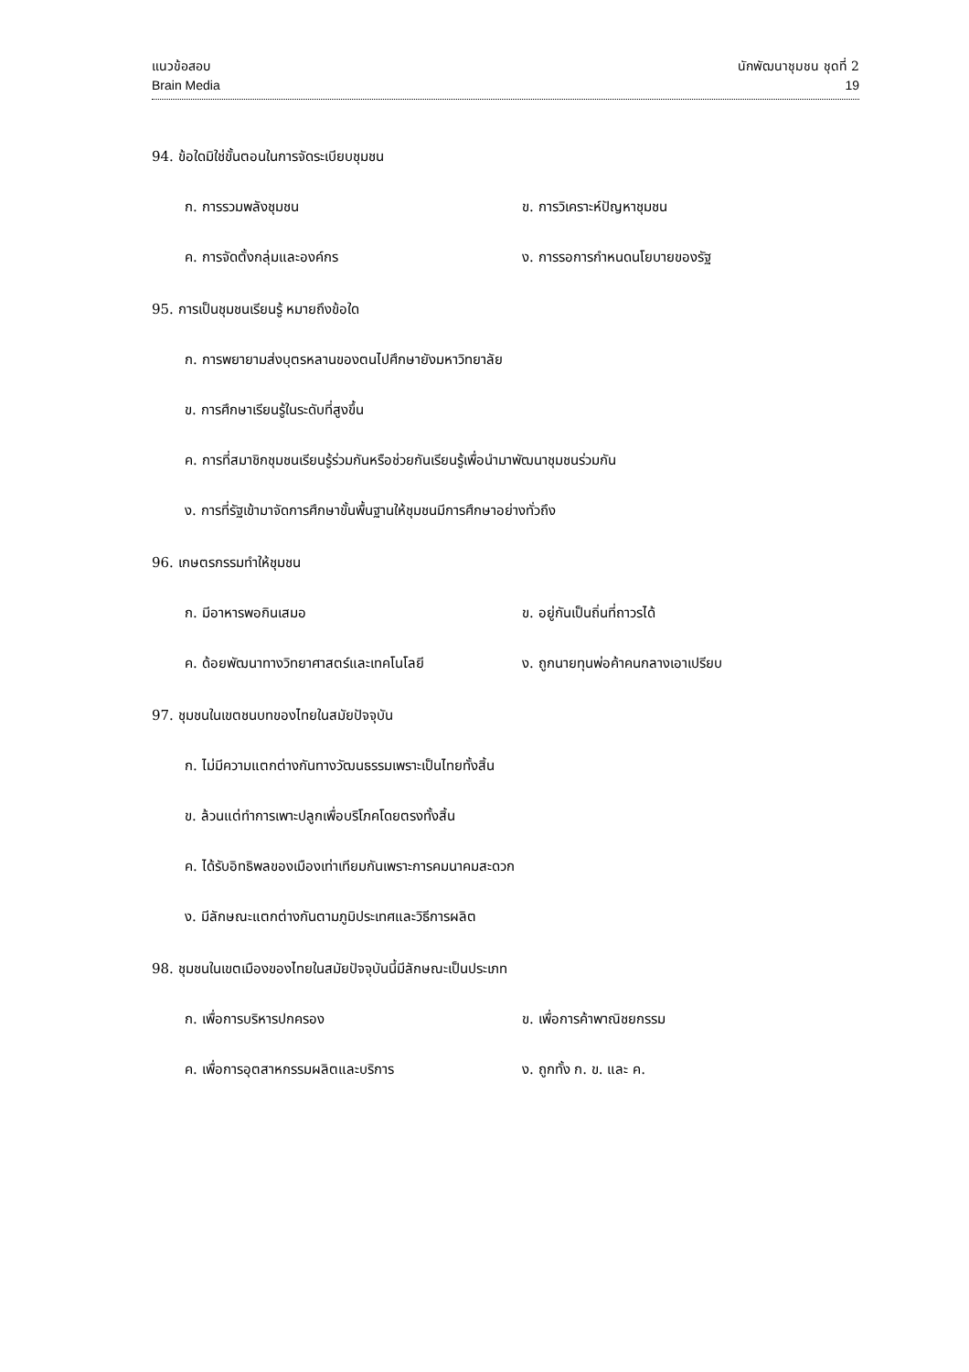แนวข้อสอบ
Brain Media
นักพัฒนาชุมชน ชุดที่ 2
19
94. ข้อใดมิใช่ขั้นตอนในการจัดระเบียบชุมชน
ก. การรวมพลังชุมชน ข. การวิเคราะห์ปัญหาชุมชน
ค. การจัดตั้งกลุ่มและองค์กร ง. การรอการกำหนดนโยบายของรัฐ
95. การเป็นชุมชนเรียนรู้ หมายถึงข้อใด
ก. การพยายามส่งบุตรหลานของตนไปศึกษายังมหาวิทยาลัย
ข. การศึกษาเรียนรู้ในระดับที่สูงขึ้น
ค. การที่สมาชิกชุมชนเรียนรู้ร่วมกันหรือช่วยกันเรียนรู้เพื่อนำมาพัฒนาชุมชนร่วมกัน
ง. การที่รัฐเข้ามาจัดการศึกษาขั้นพื้นฐานให้ชุมชนมีการศึกษาอย่างทั่วถึง
96. เกษตรกรรมทำให้ชุมชน
ก. มีอาหารพอกินเสมอ ข. อยู่กันเป็นถิ่นที่ถาวรได้
ค. ด้อยพัฒนาทางวิทยาศาสตร์และเทคโนโลยี ง. ถูกนายทุนพ่อค้าคนกลางเอาเปรียบ
97. ชุมชนในเขตชนบทของไทยในสมัยปัจจุบัน
ก. ไม่มีความแตกต่างกันทางวัฒนธรรมเพราะเป็นไทยทั้งสิ้น
ข. ล้วนแต่ทำการเพาะปลูกเพื่อบริโภคโดยตรงทั้งสิ้น
ค. ได้รับอิทธิพลของเมืองเท่าเทียมกันเพราะการคมนาคมสะดวก
ง. มีลักษณะแตกต่างกันตามภูมิประเทศและวิธีการผลิต
98. ชุมชนในเขตเมืองของไทยในสมัยปัจจุบันนี้มีลักษณะเป็นประเภท
ก. เพื่อการบริหารปกครอง ข. เพื่อการค้าพาณิชยกรรม
ค. เพื่อการอุตสาหกรรมผลิตและบริการ ง. ถูกทั้ง ก. ข. และ ค.